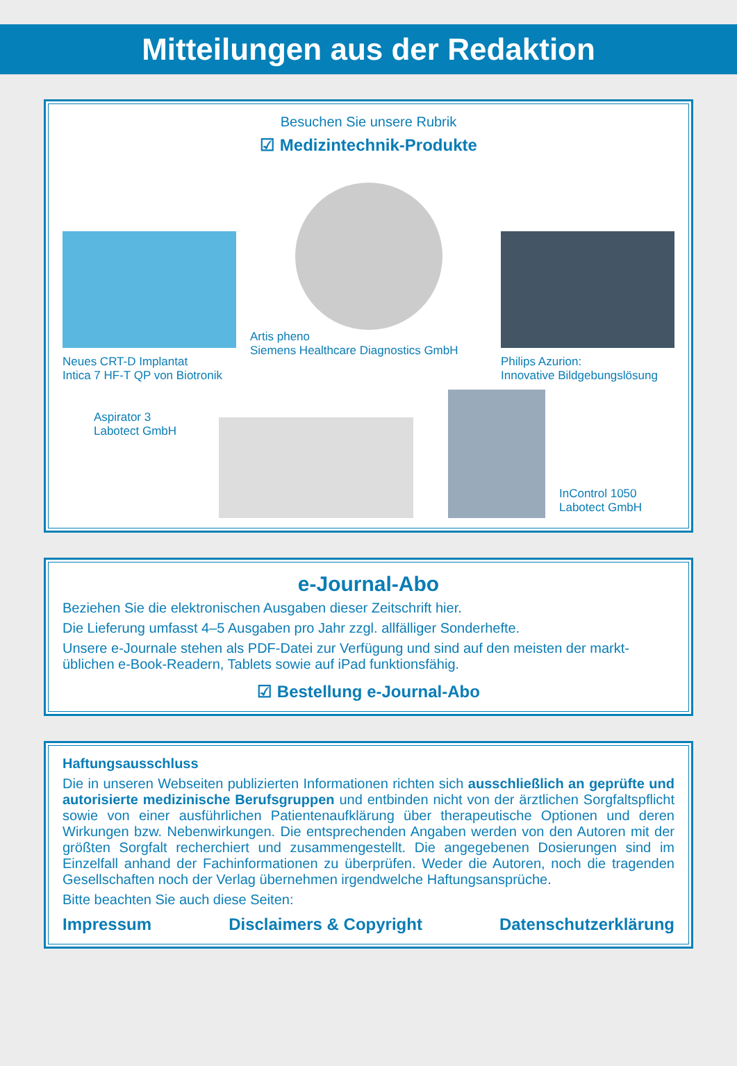Mitteilungen aus der Redaktion
Besuchen Sie unsere Rubrik
☑ Medizintechnik-Produkte
Neues CRT-D Implantat
Intica 7 HF-T QP von Biotronik
Artis pheno
Siemens Healthcare Diagnostics GmbH
Philips Azurion:
Innovative Bildgebungslösung
Aspirator 3
Labotect GmbH
InControl 1050
Labotect GmbH
e-Journal-Abo
Beziehen Sie die elektronischen Ausgaben dieser Zeitschrift hier.
Die Lieferung umfasst 4–5 Ausgaben pro Jahr zzgl. allfälliger Sonderhefte.
Unsere e-Journale stehen als PDF-Datei zur Verfügung und sind auf den meisten der markt­üblichen e-Book-Readern, Tablets sowie auf iPad funktionsfähig.
☑ Bestellung e-Journal-Abo
Haftungsausschluss
Die in unseren Webseiten publizierten Informationen richten sich ausschließlich an geprüfte und autorisierte medizinische Berufsgruppen und entbinden nicht von der ärztlichen Sorg­faltspflicht sowie von einer ausführlichen Patientenaufklärung über therapeutische Optionen und deren Wirkungen bzw. Nebenwirkungen. Die entsprechenden Angaben werden von den Autoren mit der größten Sorgfalt recherchiert und zusammengestellt. Die angegebenen Do­sierungen sind im Einzelfall anhand der Fachinformationen zu überprüfen. Weder die Autoren, noch die tragenden Gesellschaften noch der Verlag übernehmen irgendwelche Haftungs­ansprüche.
Bitte beachten Sie auch diese Seiten:
Impressum Disclaimers & Copyright Datenschutzerklärung